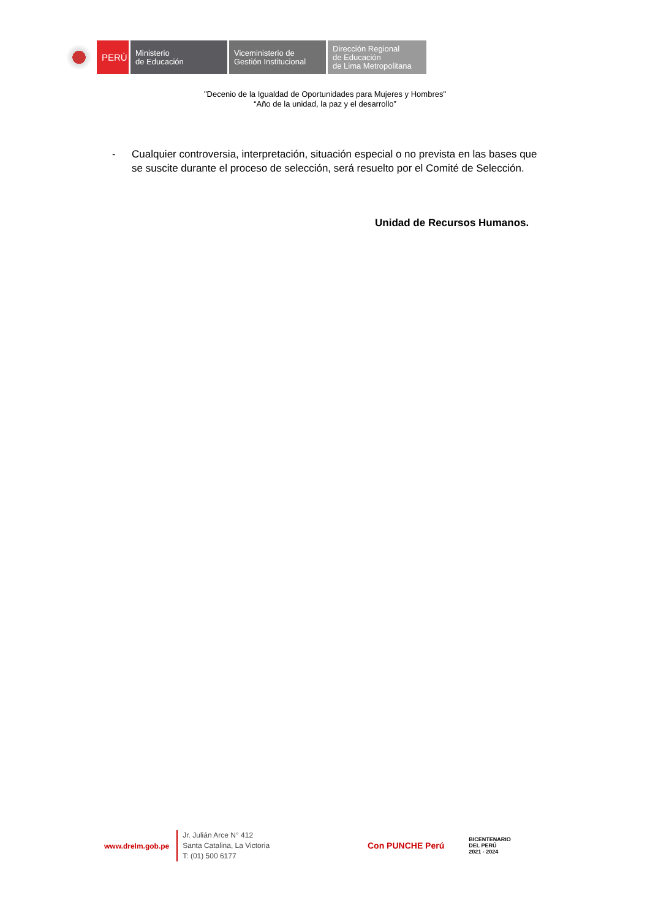PERÚ
Ministerio
de Educación
Viceministerio de
Gestión Institucional
Dirección Regional
de Educación
de Lima Metropolitana
"Decenio de la Igualdad de Oportunidades para Mujeres y Hombres"
“Año de la unidad, la paz y el desarrollo”
- Cualquier controversia, interpretación, situación especial o no prevista en las bases que se suscite durante el proceso de selección, será resuelto por el Comité de Selección.
Unidad de Recursos Humanos.
www.drelm.gob.pe
Jr. Julián Arce N° 412
Santa Catalina, La Victoria
T: (01) 500 6177
Con PUNCHE Perú BICENTENARIO
DEL PERÚ
2021 - 2024